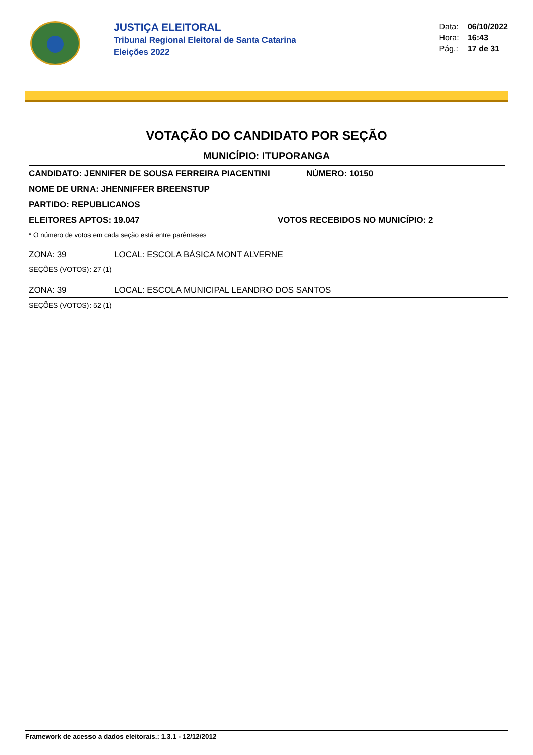JUSTIÇA ELEITORAL
Tribunal Regional Eleitoral de Santa Catarina
Eleições 2022
Data: 06/10/2022
Hora: 16:43
Pág.: 17 de 31
VOTAÇÃO DO CANDIDATO POR SEÇÃO
MUNICÍPIO: ITUPORANGA
CANDIDATO: JENNIFER DE SOUSA FERREIRA PIACENTINI NÚMERO: 10150
NOME DE URNA: JHENNIFFER BREENSTUP
PARTIDO: REPUBLICANOS
ELEITORES APTOS: 19.047 VOTOS RECEBIDOS NO MUNICÍPIO: 2
* O número de votos em cada seção está entre parênteses
ZONA: 39 LOCAL: ESCOLA BÁSICA MONT ALVERNE
SEÇÕES (VOTOS): 27 (1)
ZONA: 39 LOCAL: ESCOLA MUNICIPAL LEANDRO DOS SANTOS
SEÇÕES (VOTOS): 52 (1)
Framework de acesso a dados eleitorais.: 1.3.1 - 12/12/2012